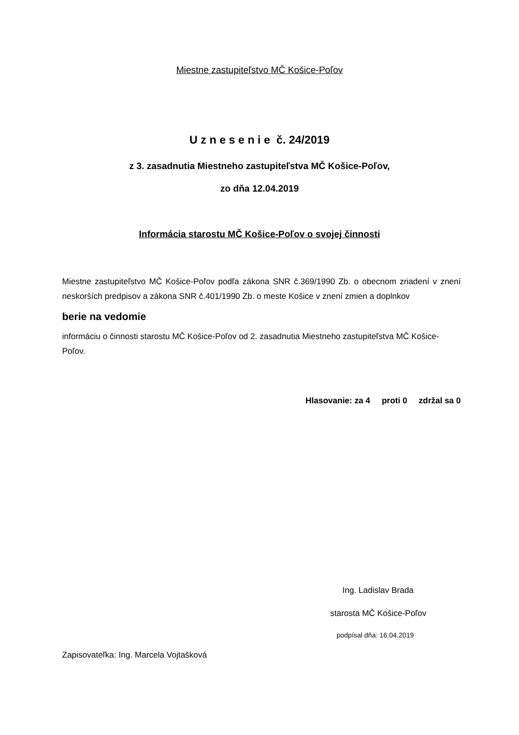Miestne zastupiteľstvo MČ Košice-Poľov
U z n e s e n i e č. 24/2019
z 3. zasadnutia Miestneho zastupiteľstva MČ Košice-Poľov,
zo dňa 12.04.2019
Informácia starostu MČ Košice-Poľov o svojej činnosti
Miestne zastupiteľstvo MČ Košice-Poľov podľa zákona SNR č.369/1990 Zb. o obecnom zriadení v znení neskorších predpisov a zákona SNR č.401/1990 Zb. o meste Košice v znení zmien a doplnkov
berie na vedomie
informáciu o činnosti starostu MČ Košice-Poľov od 2. zasadnutia Miestneho zastupiteľstva MČ Košice-Poľov.
Hlasovanie: za 4 proti 0 zdržal sa 0
Ing. Ladislav Brada
starosta MČ Košice-Poľov
podpísal dňa: 16.04.2019
Zapisovateľka: Ing. Marcela Vojtašková